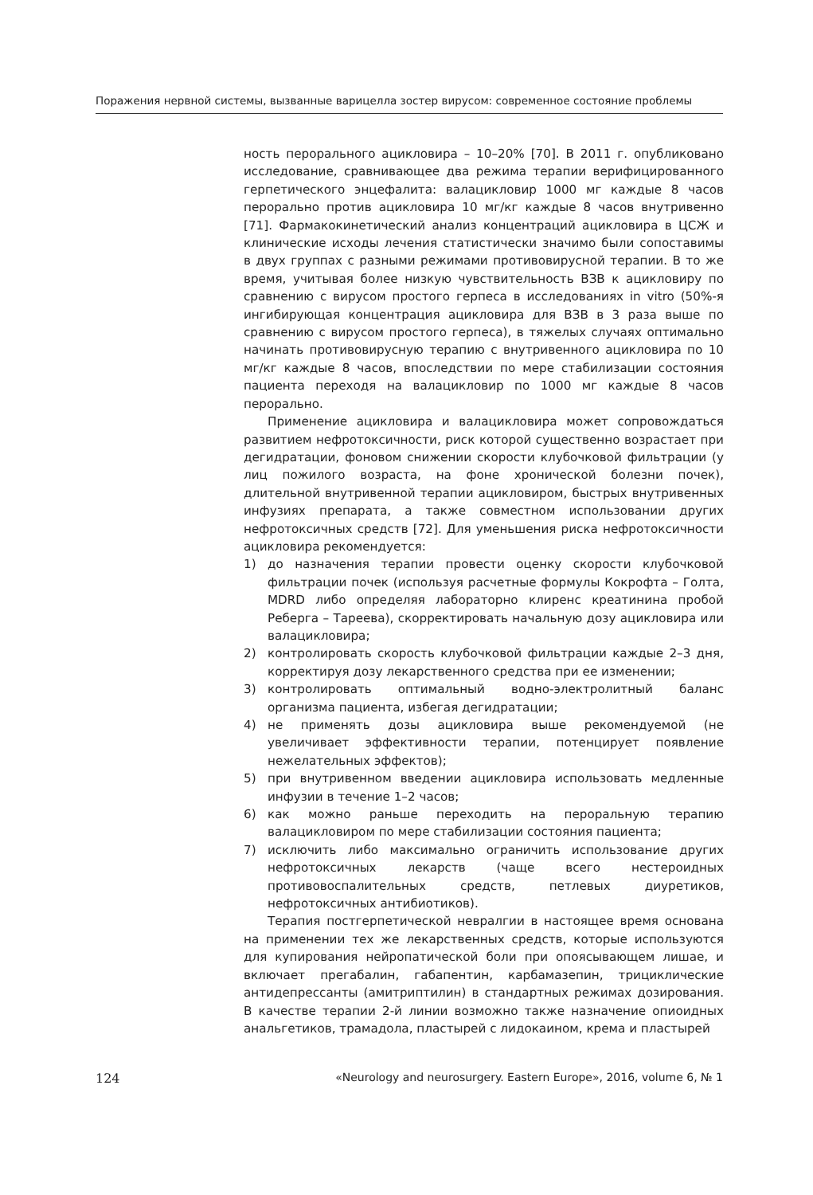Поражения нервной системы, вызванные варицелла зостер вирусом: современное состояние проблемы
ность перорального ацикловира – 10–20% [70]. В 2011 г. опубликовано исследование, сравнивающее два режима терапии верифицированного герпетического энцефалита: валацикловир 1000 мг каждые 8 часов перорально против ацикловира 10 мг/кг каждые 8 часов внутривенно [71]. Фармакокинетический анализ концентраций ацикловира в ЦСЖ и клинические исходы лечения статистически значимо были сопоставимы в двух группах с разными режимами противовирусной терапии. В то же время, учитывая более низкую чувствительность ВЗВ к ацикловиру по сравнению с вирусом простого герпеса в исследованиях in vitro (50%-я ингибирующая концентрация ацикловира для ВЗВ в 3 раза выше по сравнению с вирусом простого герпеса), в тяжелых случаях оптимально начинать противовирусную терапию с внутривенного ацикловира по 10 мг/кг каждые 8 часов, впоследствии по мере стабилизации состояния пациента переходя на валацикловир по 1000 мг каждые 8 часов перорально.
Применение ацикловира и валацикловира может сопровождаться развитием нефротоксичности, риск которой существенно возрастает при дегидратации, фоновом снижении скорости клубочковой фильтрации (у лиц пожилого возраста, на фоне хронической болезни почек), длительной внутривенной терапии ацикловиром, быстрых внутривенных инфузиях препарата, а также совместном использовании других нефротоксичных средств [72]. Для уменьшения риска нефротоксичности ацикловира рекомендуется:
1) до назначения терапии провести оценку скорости клубочковой фильтрации почек (используя расчетные формулы Кокрофта – Голта, MDRD либо определяя лабораторно клиренс креатинина пробой Реберга – Тареева), скорректировать начальную дозу ацикловира или валацикловира;
2) контролировать скорость клубочковой фильтрации каждые 2–3 дня, корректируя дозу лекарственного средства при ее изменении;
3) контролировать оптимальный водно-электролитный баланс организма пациента, избегая дегидратации;
4) не применять дозы ацикловира выше рекомендуемой (не увеличивает эффективности терапии, потенцирует появление нежелательных эффектов);
5) при внутривенном введении ацикловира использовать медленные инфузии в течение 1–2 часов;
6) как можно раньше переходить на пероральную терапию валацикловиром по мере стабилизации состояния пациента;
7) исключить либо максимально ограничить использование других нефротоксичных лекарств (чаще всего нестероидных противовоспалительных средств, петлевых диуретиков, нефротоксичных антибиотиков).
Терапия постгерпетической невралгии в настоящее время основана на применении тех же лекарственных средств, которые используются для купирования нейропатической боли при опоясывающем лишае, и включает прегабалин, габапентин, карбамазепин, трициклические антидепрессанты (амитриптилин) в стандартных режимах дозирования. В качестве терапии 2-й линии возможно также назначение опиоидных анальгетиков, трамадола, пластырей с лидокаином, крема и пластырей
124 «Neurology and neurosurgery. Eastern Europe», 2016, volume 6, № 1